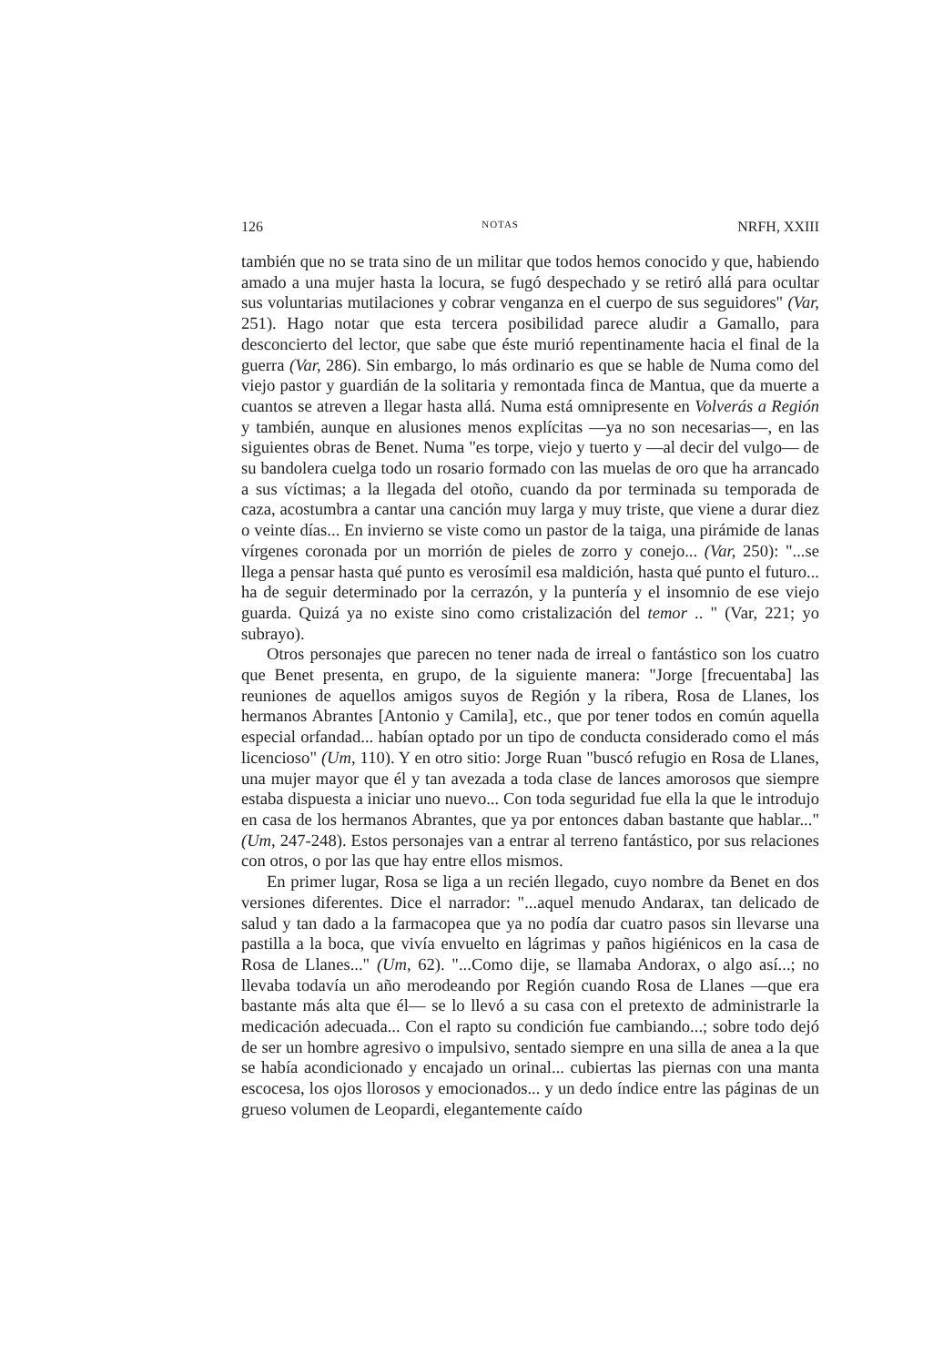126 NOTAS NRFH, XXIII
también que no se trata sino de un militar que todos hemos conocido y que, habiendo amado a una mujer hasta la locura, se fugó despechado y se retiró allá para ocultar sus voluntarias mutilaciones y cobrar venganza en el cuerpo de sus seguidores" (Var, 251). Hago notar que esta tercera posibilidad parece aludir a Gamallo, para desconcierto del lector, que sabe que éste murió repentinamente hacia el final de la guerra (Var, 286). Sin embargo, lo más ordinario es que se hable de Numa como del viejo pastor y guardián de la solitaria y remontada finca de Mantua, que da muerte a cuantos se atreven a llegar hasta allá. Numa está omnipresente en Volverás a Región y también, aunque en alusiones menos explícitas —ya no son necesarias—, en las siguientes obras de Benet. Numa "es torpe, viejo y tuerto y —al decir del vulgo— de su bandolera cuelga todo un rosario formado con las muelas de oro que ha arrancado a sus víctimas; a la llegada del otoño, cuando da por terminada su temporada de caza, acostumbra a cantar una canción muy larga y muy triste, que viene a durar diez o veinte días... En invierno se viste como un pastor de la taiga, una pirámide de lanas vírgenes coronada por un morrión de pieles de zorro y conejo... (Var, 250): "...se llega a pensar hasta qué punto es verosímil esa maldición, hasta qué punto el futuro... ha de seguir determinado por la cerrazón, y la puntería y el insomnio de ese viejo guarda. Quizá ya no existe sino como cristalización del temor .. " (Var, 221; yo subrayo).
Otros personajes que parecen no tener nada de irreal o fantástico son los cuatro que Benet presenta, en grupo, de la siguiente manera: "Jorge [frecuentaba] las reuniones de aquellos amigos suyos de Región y la ribera, Rosa de Llanes, los hermanos Abrantes [Antonio y Camila], etc., que por tener todos en común aquella especial orfandad... habían optado por un tipo de conducta considerado como el más licencioso" (Um, 110). Y en otro sitio: Jorge Ruan "buscó refugio en Rosa de Llanes, una mujer mayor que él y tan avezada a toda clase de lances amorosos que siempre estaba dispuesta a iniciar uno nuevo... Con toda seguridad fue ella la que le introdujo en casa de los hermanos Abrantes, que ya por entonces daban bastante que hablar..." (Um, 247-248). Estos personajes van a entrar al terreno fantástico, por sus relaciones con otros, o por las que hay entre ellos mismos.
En primer lugar, Rosa se liga a un recién llegado, cuyo nombre da Benet en dos versiones diferentes. Dice el narrador: "...aquel menudo Andarax, tan delicado de salud y tan dado a la farmacopea que ya no podía dar cuatro pasos sin llevarse una pastilla a la boca, que vivía envuelto en lágrimas y paños higiénicos en la casa de Rosa de Llanes..." (Um, 62). "...Como dije, se llamaba Andorax, o algo así...; no llevaba todavía un año merodeando por Región cuando Rosa de Llanes —que era bastante más alta que él— se lo llevó a su casa con el pretexto de administrarle la medicación adecuada... Con el rapto su condición fue cambiando...; sobre todo dejó de ser un hombre agresivo o impulsivo, sentado siempre en una silla de anea a la que se había acondicionado y encajado un orinal... cubiertas las piernas con una manta escocesa, los ojos llorosos y emocionados... y un dedo índice entre las páginas de un grueso volumen de Leopardi, elegantemente caído